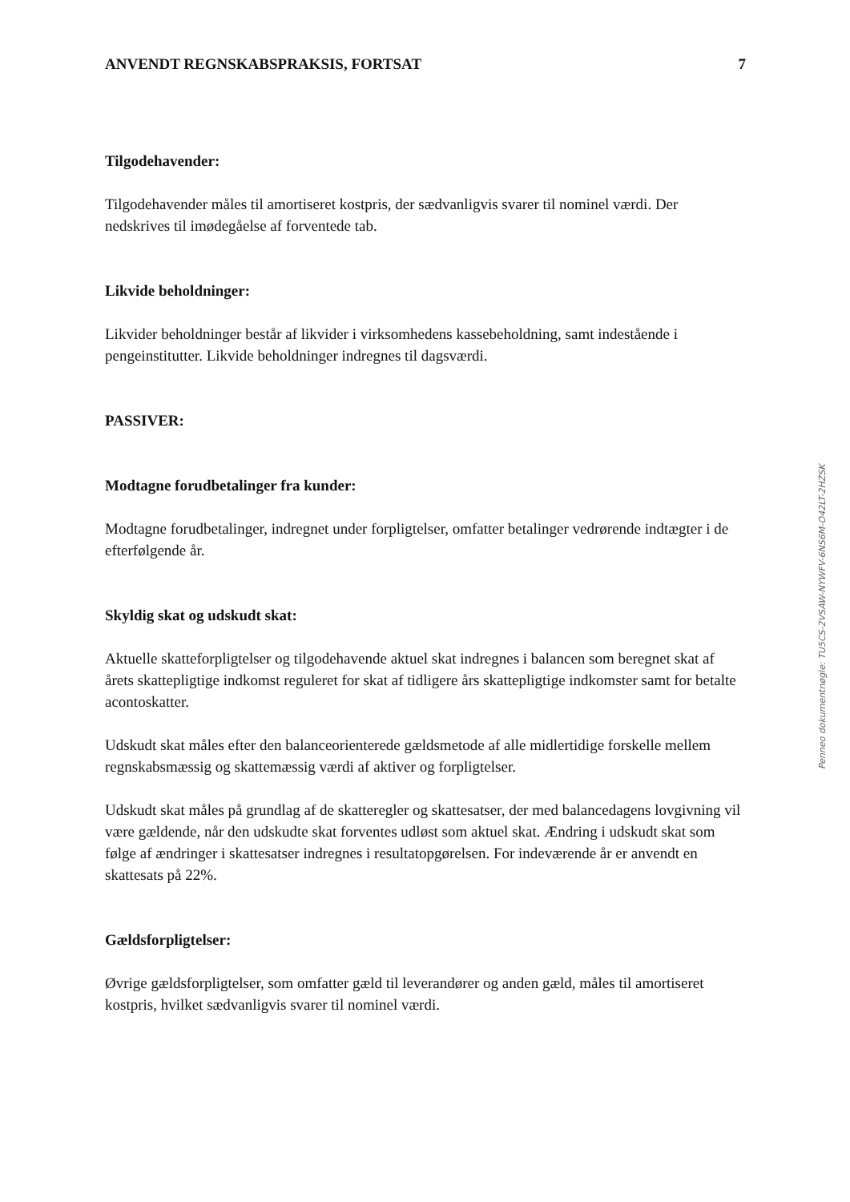ANVENDT REGNSKABSPRAKSIS, FORTSAT 7
Tilgodehavender:
Tilgodehavender måles til amortiseret kostpris, der sædvanligvis svarer til nominel værdi. Der nedskrives til imødegåelse af forventede tab.
Likvide beholdninger:
Likvider beholdninger består af likvider i virksomhedens kassebeholdning, samt indestående i pengeinstitutter. Likvide beholdninger indregnes til dagsværdi.
PASSIVER:
Modtagne forudbetalinger fra kunder:
Modtagne forudbetalinger, indregnet under forpligtelser, omfatter betalinger vedrørende indtægter i de efterfølgende år.
Skyldig skat og udskudt skat:
Aktuelle skatteforpligtelser og tilgodehavende aktuel skat indregnes i balancen som beregnet skat af årets skattepligtige indkomst reguleret for skat af tidligere års skattepligtige indkomster samt for betalte acontoskatter.
Udskudt skat måles efter den balanceorienterede gældsmetode af alle midlertidige forskelle mellem regnskabsmæssig og skattemæssig værdi af aktiver og forpligtelser.
Udskudt skat måles på grundlag af de skatteregler og skattesatser, der med balancedagens lovgivning vil være gældende, når den udskudte skat forventes udløst som aktuel skat. Ændring i udskudt skat som følge af ændringer i skattesatser indregnes i resultatopgørelsen. For indeværende år er anvendt en skattesats på 22%.
Gældsforpligtelser:
Øvrige gældsforpligtelser, som omfatter gæld til leverandører og anden gæld, måles til amortiseret kostpris, hvilket sædvanligvis svarer til nominel værdi.
Penneo dokumentnøgle: TU5CS-2VSAW-NYWFV-6NS6M-O42LT-2HZSK